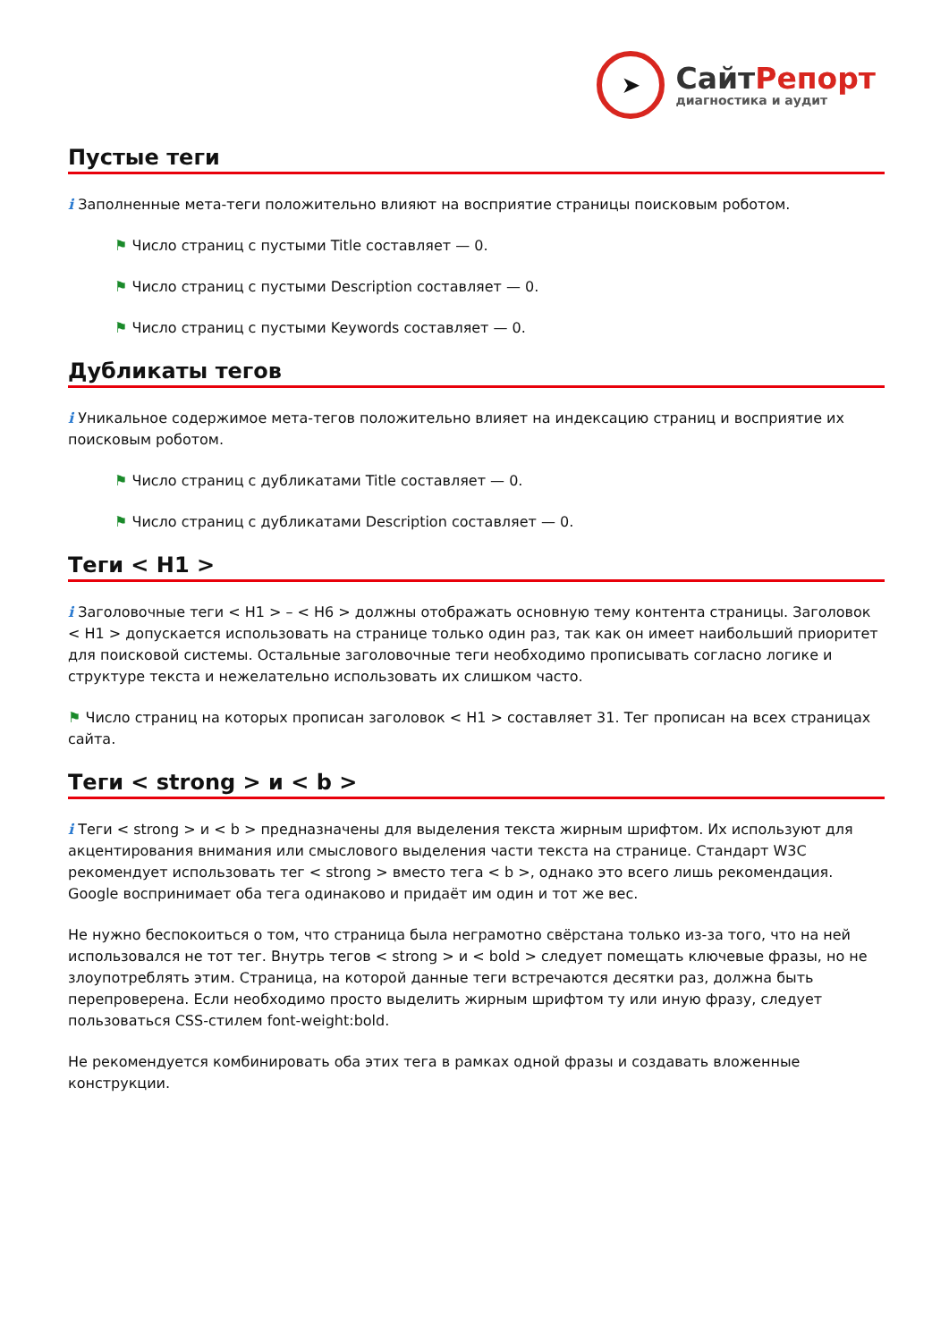➤
СайтРепорт
диагностика и аудит
Пустые теги
i Заполненные мета-теги положительно влияют на восприятие страницы поисковым роботом.
⚑ Число страниц с пустыми Title составляет — 0.
⚑ Число страниц с пустыми Description составляет — 0.
⚑ Число страниц с пустыми Keywords составляет — 0.
Дубликаты тегов
i Уникальное содержимое мета-тегов положительно влияет на индексацию страниц и восприятие их поисковым роботом.
⚑ Число страниц с дубликатами Title составляет — 0.
⚑ Число страниц с дубликатами Description составляет — 0.
Теги < H1 >
i Заголовочные теги < H1 > – < H6 > должны отображать основную тему контента страницы. Заголовок < H1 > допускается использовать на странице только один раз, так как он имеет наибольший приоритет для поисковой системы. Остальные заголовочные теги необходимо прописывать согласно логике и структуре текста и нежелательно использовать их слишком часто.
⚑ Число страниц на которых прописан заголовок < H1 > составляет 31. Тег прописан на всех страницах сайта.
Теги < strong > и < b >
i Теги < strong > и < b > предназначены для выделения текста жирным шрифтом. Их используют для акцентирования внимания или смыслового выделения части текста на странице. Стандарт W3C рекомендует использовать тег < strong > вместо тега < b >, однако это всего лишь рекомендация. Google воспринимает оба тега одинаково и придаёт им один и тот же вес.
Не нужно беспокоиться о том, что страница была неграмотно свёрстана только из-за того, что на ней использовался не тот тег. Внутрь тегов < strong > и < bold > следует помещать ключевые фразы, но не злоупотреблять этим. Страница, на которой данные теги встречаются десятки раз, должна быть перепроверена. Если необходимо просто выделить жирным шрифтом ту или иную фразу, следует пользоваться CSS-стилем font-weight:bold.
Не рекомендуется комбинировать оба этих тега в рамках одной фразы и создавать вложенные конструкции.